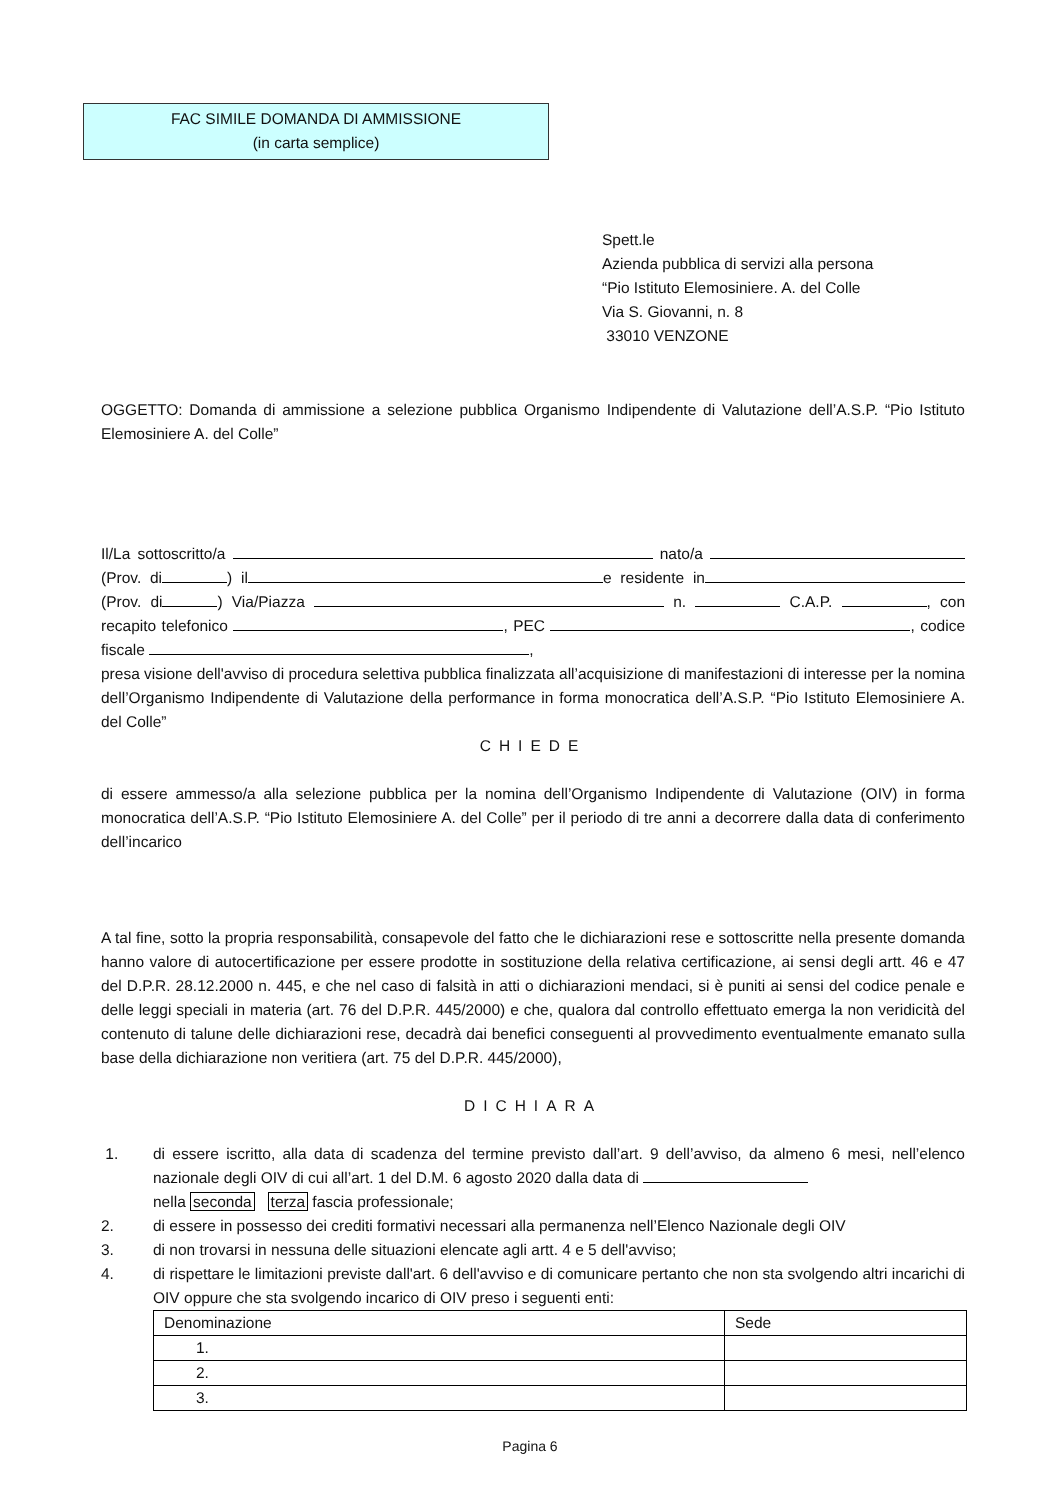FAC SIMILE DOMANDA DI AMMISSIONE
(in carta semplice)
Spett.le
Azienda pubblica di servizi alla persona
“Pio Istituto Elemosiniere. A. del Colle
Via S. Giovanni, n. 8
33010 VENZONE
OGGETTO: Domanda di ammissione a selezione pubblica Organismo Indipendente di Valutazione dell’A.S.P. “Pio Istituto Elemosiniere A. del Colle”
Il/La sottoscritto/a nato/a (Prov. di ) il e residente in (Prov. di ) Via/Piazza n. C.A.P. , con recapito telefonico , PEC , codice fiscale ,
presa visione dell'avviso di procedura selettiva pubblica finalizzata all’acquisizione di manifestazioni di interesse per la nomina dell’Organismo Indipendente di Valutazione della performance in forma monocratica dell’A.S.P. “Pio Istituto Elemosiniere A. del Colle”
CHIEDE
di essere ammesso/a alla selezione pubblica per la nomina dell’Organismo Indipendente di Valutazione (OIV) in forma monocratica dell’A.S.P. “Pio Istituto Elemosiniere A. del Colle” per il periodo di tre anni a decorrere dalla data di conferimento dell’incarico
A tal fine, sotto la propria responsabilità, consapevole del fatto che le dichiarazioni rese e sottoscritte nella presente domanda hanno valore di autocertificazione per essere prodotte in sostituzione della relativa certificazione, ai sensi degli artt. 46 e 47 del D.P.R. 28.12.2000 n. 445, e che nel caso di falsità in atti o dichiarazioni mendaci, si è puniti ai sensi del codice penale e delle leggi speciali in materia (art. 76 del D.P.R. 445/2000) e che, qualora dal controllo effettuato emerga la non veridicità del contenuto di talune delle dichiarazioni rese, decadrà dai benefici conseguenti al provvedimento eventualmente emanato sulla base della dichiarazione non veritiera (art. 75 del D.P.R. 445/2000),
DICHIARA
1. di essere iscritto, alla data di scadenza del termine previsto dall’art. 9 dell’avviso, da almeno 6 mesi, nell’elenco nazionale degli OIV di cui all’art. 1 del D.M. 6 agosto 2020 dalla data di
nella seconda terza fascia professionale;
2. di essere in possesso dei crediti formativi necessari alla permanenza nell’Elenco Nazionale degli OIV
3. di non trovarsi in nessuna delle situazioni elencate agli artt. 4 e 5 dell'avviso;
4. di rispettare le limitazioni previste dall'art. 6 dell'avviso e di comunicare pertanto che non sta svolgendo altri incarichi di OIV oppure che sta svolgendo incarico di OIV preso i seguenti enti:
| Denominazione | Sede |
| --- | --- |
| 1. | |
| 2. | |
| 3. | |
Pagina 6